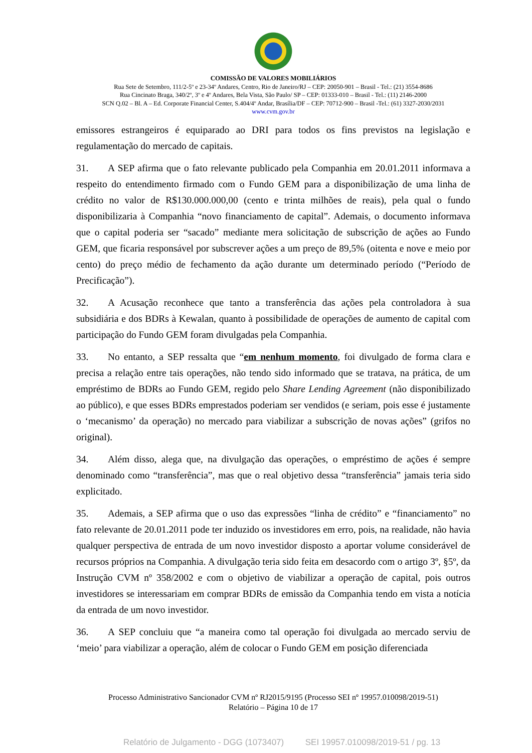COMISSÃO DE VALORES MOBILIÁRIOS
Rua Sete de Setembro, 111/2-5º e 23-34º Andares, Centro, Rio de Janeiro/RJ – CEP: 20050-901 – Brasil - Tel.: (21) 3554-8686
Rua Cincinato Braga, 340/2º, 3º e 4º Andares, Bela Vista, São Paulo/ SP – CEP: 01333-010 – Brasil - Tel.: (11) 2146-2000
SCN Q.02 – Bl. A – Ed. Corporate Financial Center, S.404/4º Andar, Brasília/DF – CEP: 70712-900 – Brasil -Tel.: (61) 3327-2030/2031
www.cvm.gov.br
emissores estrangeiros é equiparado ao DRI para todos os fins previstos na legislação e regulamentação do mercado de capitais.
31. A SEP afirma que o fato relevante publicado pela Companhia em 20.01.2011 informava a respeito do entendimento firmado com o Fundo GEM para a disponibilização de uma linha de crédito no valor de R$130.000.000,00 (cento e trinta milhões de reais), pela qual o fundo disponibilizaria à Companhia “novo financiamento de capital”. Ademais, o documento informava que o capital poderia ser “sacado” mediante mera solicitação de subscrição de ações ao Fundo GEM, que ficaria responsável por subscrever ações a um preço de 89,5% (oitenta e nove e meio por cento) do preço médio de fechamento da ação durante um determinado período (“Período de Precificação”).
32. A Acusação reconhece que tanto a transferência das ações pela controladora à sua subsidiária e dos BDRs à Kewalan, quanto à possibilidade de operações de aumento de capital com participação do Fundo GEM foram divulgadas pela Companhia.
33. No entanto, a SEP ressalta que “em nenhum momento, foi divulgado de forma clara e precisa a relação entre tais operações, não tendo sido informado que se tratava, na prática, de um empréstimo de BDRs ao Fundo GEM, regido pelo Share Lending Agreement (não disponibilizado ao público), e que esses BDRs emprestados poderiam ser vendidos (e seriam, pois esse é justamente o ‘mecanismo’ da operação) no mercado para viabilizar a subscrição de novas ações” (grifos no original).
34. Além disso, alega que, na divulgação das operações, o empréstimo de ações é sempre denominado como “transferência”, mas que o real objetivo dessa “transferência” jamais teria sido explicitado.
35. Ademais, a SEP afirma que o uso das expressões “linha de crédito” e “financiamento” no fato relevante de 20.01.2011 pode ter induzido os investidores em erro, pois, na realidade, não havia qualquer perspectiva de entrada de um novo investidor disposto a aportar volume considerável de recursos próprios na Companhia. A divulgação teria sido feita em desacordo com o artigo 3º, §5º, da Instrução CVM nº 358/2002 e com o objetivo de viabilizar a operação de capital, pois outros investidores se interessariam em comprar BDRs de emissão da Companhia tendo em vista a notícia da entrada de um novo investidor.
36. A SEP concluiu que “a maneira como tal operação foi divulgada ao mercado serviu de ‘meio’ para viabilizar a operação, além de colocar o Fundo GEM em posição diferenciada
Processo Administrativo Sancionador CVM nº RJ2015/9195 (Processo SEI nº 19957.010098/2019-51)
Relatório – Página 10 de 17
Relatório de Julgamento - DGG (1073407) SEI 19957.010098/2019-51 / pg. 13